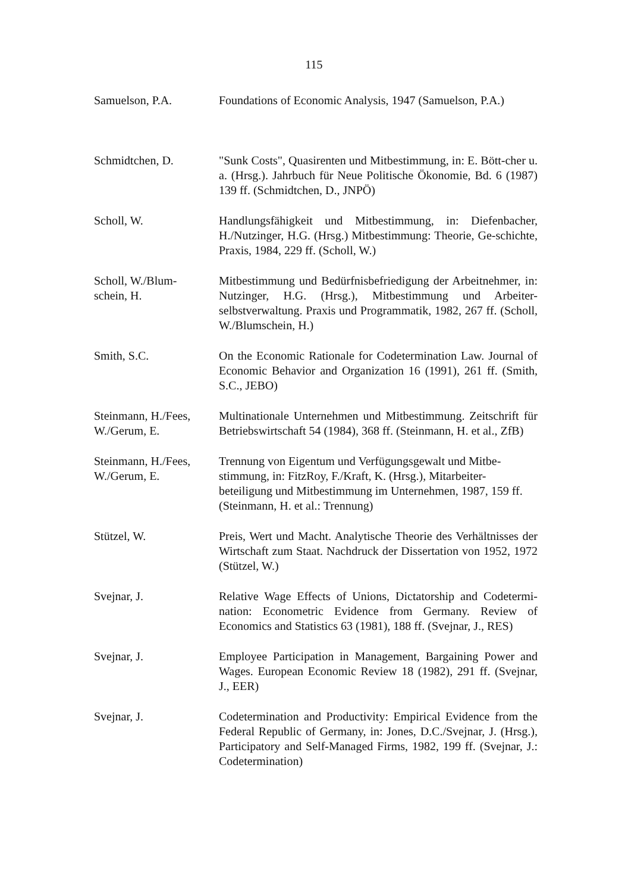115
Samuelson, P.A. Foundations of Economic Analysis, 1947 (Samuelson, P.A.)
Schmidtchen, D. "Sunk Costs", Quasirenten und Mitbestimmung, in: E. Bött-cher u. a. (Hrsg.). Jahrbuch für Neue Politische Ökonomie, Bd. 6 (1987) 139 ff. (Schmidtchen, D., JNPÖ)
Scholl, W. Handlungsfähigkeit und Mitbestimmung, in: Diefenbacher, H./Nutzinger, H.G. (Hrsg.) Mitbestimmung: Theorie, Ge-schichte, Praxis, 1984, 229 ff. (Scholl, W.)
Scholl, W./Blum-
schein, H.
Mitbestimmung und Bedürfnisbefriedigung der Arbeitnehmer, in: Nutzinger, H.G. (Hrsg.), Mitbestimmung und Arbeiter-selbstverwaltung. Praxis und Programmatik, 1982, 267 ff. (Scholl, W./Blumschein, H.)
Smith, S.C. On the Economic Rationale for Codetermination Law. Journal of Economic Behavior and Organization 16 (1991), 261 ff. (Smith, S.C., JEBO)
Steinmann, H./Fees,
W./Gerum, E.
Multinationale Unternehmen und Mitbestimmung. Zeitschrift für Betriebswirtschaft 54 (1984), 368 ff. (Steinmann, H. et al., ZfB)
Steinmann, H./Fees,
W./Gerum, E.
Trennung von Eigentum und Verfügungsgewalt und Mitbe-stimmung, in: FitzRoy, F./Kraft, K. (Hrsg.), Mitarbeiter-beteiligung und Mitbestimmung im Unternehmen, 1987, 159 ff. (Steinmann, H. et al.: Trennung)
Stützel, W. Preis, Wert und Macht. Analytische Theorie des Verhältnisses der Wirtschaft zum Staat. Nachdruck der Dissertation von 1952, 1972 (Stützel, W.)
Svejnar, J. Relative Wage Effects of Unions, Dictatorship and Codetermi-nation: Econometric Evidence from Germany. Review of Economics and Statistics 63 (1981), 188 ff. (Svejnar, J., RES)
Svejnar, J. Employee Participation in Management, Bargaining Power and Wages. European Economic Review 18 (1982), 291 ff. (Svejnar, J., EER)
Svejnar, J. Codetermination and Productivity: Empirical Evidence from the Federal Republic of Germany, in: Jones, D.C./Svejnar, J. (Hrsg.), Participatory and Self-Managed Firms, 1982, 199 ff. (Svejnar, J.: Codetermination)